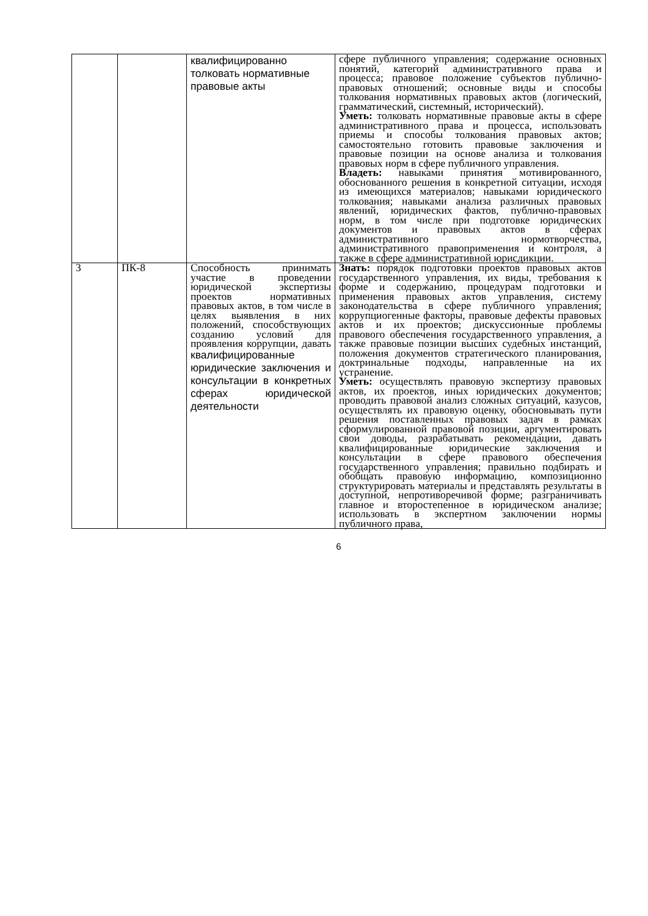| | | квалифицированно толковать нормативные правовые акты | сфере публичного управления; содержание основных понятий, категорий административного права и процесса; правовое положение субъектов публично-правовых отношений; основные виды и способы толкования нормативных правовых актов (логический, грамматический, системный, исторический). Уметь: толковать нормативные правовые акты в сфере административного права и процесса, использовать приемы и способы толкования правовых актов; самостоятельно готовить правовые заключения и правовые позиции на основе анализа и толкования правовых норм в сфере публичного управления. Владеть: навыками принятия мотивированного, обоснованного решения в конкретной ситуации, исходя из имеющихся материалов; навыками юридического толкования; навыками анализа различных правовых явлений, юридических фактов, публично-правовых норм, в том числе при подготовке юридических документов и правовых актов в сферах административного нормотворчества, административного правоприменения и контроля, а также в сфере административной юрисдикции. |
| 3 | ПК-8 | Способность принимать участие в проведении юридической экспертизы проектов нормативных правовых актов, в том числе в целях выявления в них положений, способствующих созданию условий для проявления коррупции, давать квалифицированные юридические заключения и консультации в конкретных сферах юридической деятельности | Знать: порядок подготовки проектов правовых актов государственного управления, их виды, требования к форме и содержанию, процедурам подготовки и применения правовых актов управления, систему законодательства в сфере публичного управления; коррупциогенные факторы, правовые дефекты правовых актов и их проектов; дискуссионные проблемы правового обеспечения государственного управления, а также правовые позиции высших судебных инстанций, положения документов стратегического планирования, доктринальные подходы, направленные на их устранение. Уметь: осуществлять правовую экспертизу правовых актов, их проектов, иных юридических документов; проводить правовой анализ сложных ситуаций, казусов, осуществлять их правовую оценку, обосновывать пути решения поставленных правовых задач в рамках сформулированной правовой позиции, аргументировать свои доводы, разрабатывать рекомендации, давать квалифицированные юридические заключения и консультации в сфере правового обеспечения государственного управления; правильно подбирать и обобщать правовую информацию, композиционно структурировать материалы и представлять результаты в доступной, непротиворечивой форме; разграничивать главное и второстепенное в юридическом анализе; использовать в экспертном заключении нормы публичного права, |
6